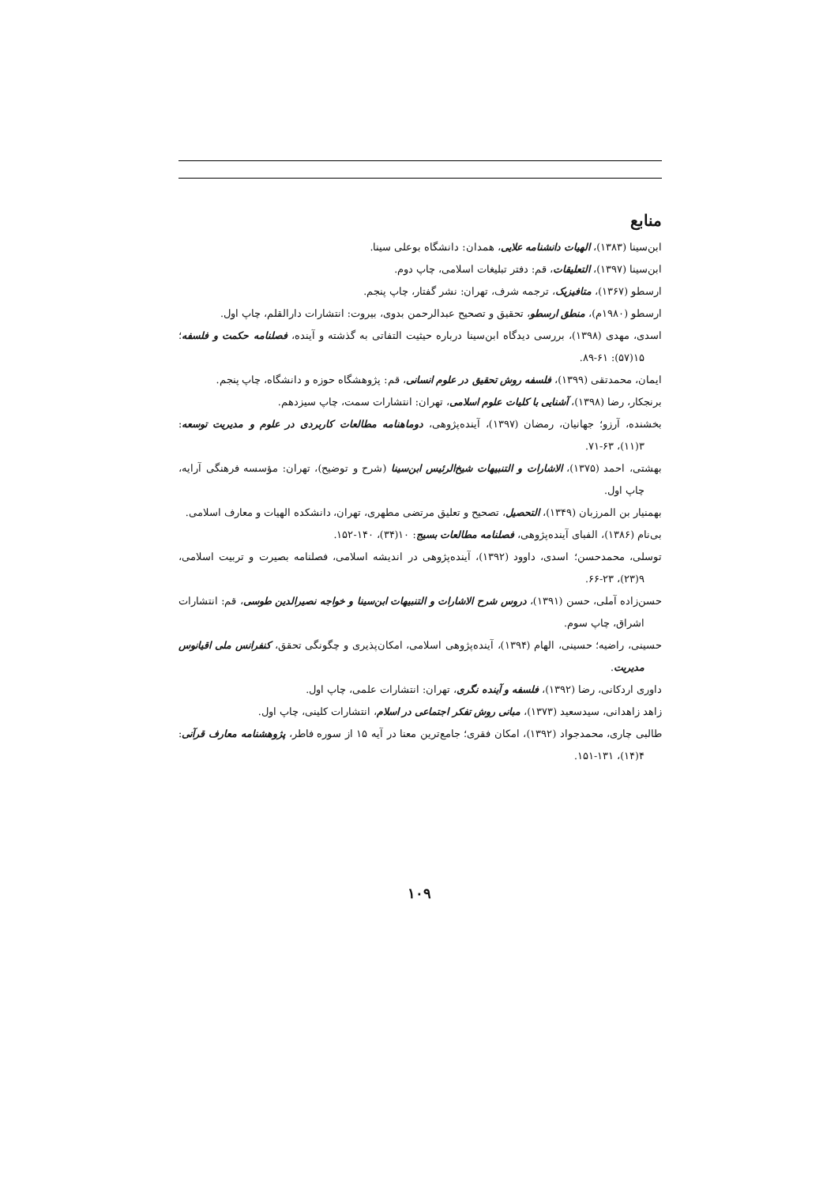منابع
ابن‌سینا (۱۳۸۳)، الهیات دانشنامه علایی، همدان: دانشگاه بوعلی سینا.
ابن‌سینا (۱۳۹۷)، التعلیقات، قم: دفتر تبلیغات اسلامی، چاپ دوم.
ارسطو (۱۳۶۷)، متافیزیک، ترجمه شرف، تهران: نشر گفتار، چاپ پنجم.
ارسطو (۱۹۸۰م)، منطق ارسطو، تحقیق و تصحیح عبدالرحمن بدوی، بیروت: انتشارات دارالقلم، چاپ اول.
اسدی، مهدی (۱۳۹۸)، بررسی دیدگاه ابن‌سینا درباره حیثیت التفاتی به گذشته و آینده، فصلنامه حکمت و فلسفه؛ ۱۵(۵۷): ۶۱-۸۹.
ایمان، محمدتقی (۱۳۹۹)، فلسفه روش تحقیق در علوم انسانی، قم: پژوهشگاه حوزه و دانشگاه، چاپ پنجم.
برنجکار، رضا (۱۳۹۸)، آشنایی با کلیات علوم اسلامی، تهران: انتشارات سمت، چاپ سیزدهم.
بخشنده، آرزو؛ جهانیان، رمضان (۱۳۹۷)، آینده‌پژوهی، دوماهنامه مطالعات کاربردی در علوم و مدیریت توسعه: ۳(۱۱)، ۶۳-۷۱.
بهشتی، احمد (۱۳۷۵)، الاشارات و التنبیهات شیخ‌الرئیس ابن‌سینا (شرح و توضیح)، تهران: مؤسسه فرهنگی آرایه، چاپ اول.
بهمنیار بن المرزبان (۱۳۴۹)، التحصیل، تصحیح و تعلیق مرتضی مطهری، تهران، دانشکده الهیات و معارف اسلامی.
بی‌نام (۱۳۸۶)، الفبای آینده‌پژوهی، فصلنامه مطالعات بسیج: ۱۰(۳۴)، ۱۴۰-۱۵۲.
توسلی، محمدحسن؛ اسدی، داوود (۱۳۹۲)، آینده‌پژوهی در اندیشه اسلامی، فصلنامه بصیرت و تربیت اسلامی، ۹(۲۳)، ۲۳-۶۶.
حسن‌زاده آملی، حسن (۱۳۹۱)، دروس شرح الاشارات و التنبیهات ابن‌سینا و خواجه نصیرالدین طوسی، قم: انتشارات اشراق، چاپ سوم.
حسینی، راضیه؛ حسینی، الهام (۱۳۹۴)، آینده‌پژوهی اسلامی، امکان‌پذیری و چگونگی تحقق، کنفرانس ملی اقیانوس مدیریت.
داوری اردکانی، رضا (۱۳۹۲)، فلسفه و آینده نگری، تهران: انتشارات علمی، چاپ اول.
زاهد زاهدانی، سیدسعید (۱۳۷۳)، مبانی روش تفکر اجتماعی در اسلام، انتشارات کلینی، چاپ اول.
طالبی چاری، محمدجواد (۱۳۹۲)، امکان فقری؛ جامع‌ترین معنا در آیه ۱۵ از سوره فاطر، پژوهشنامه معارف قرآنی: ۴(۱۴)، ۱۳۱-۱۵۱.
۱۰۹